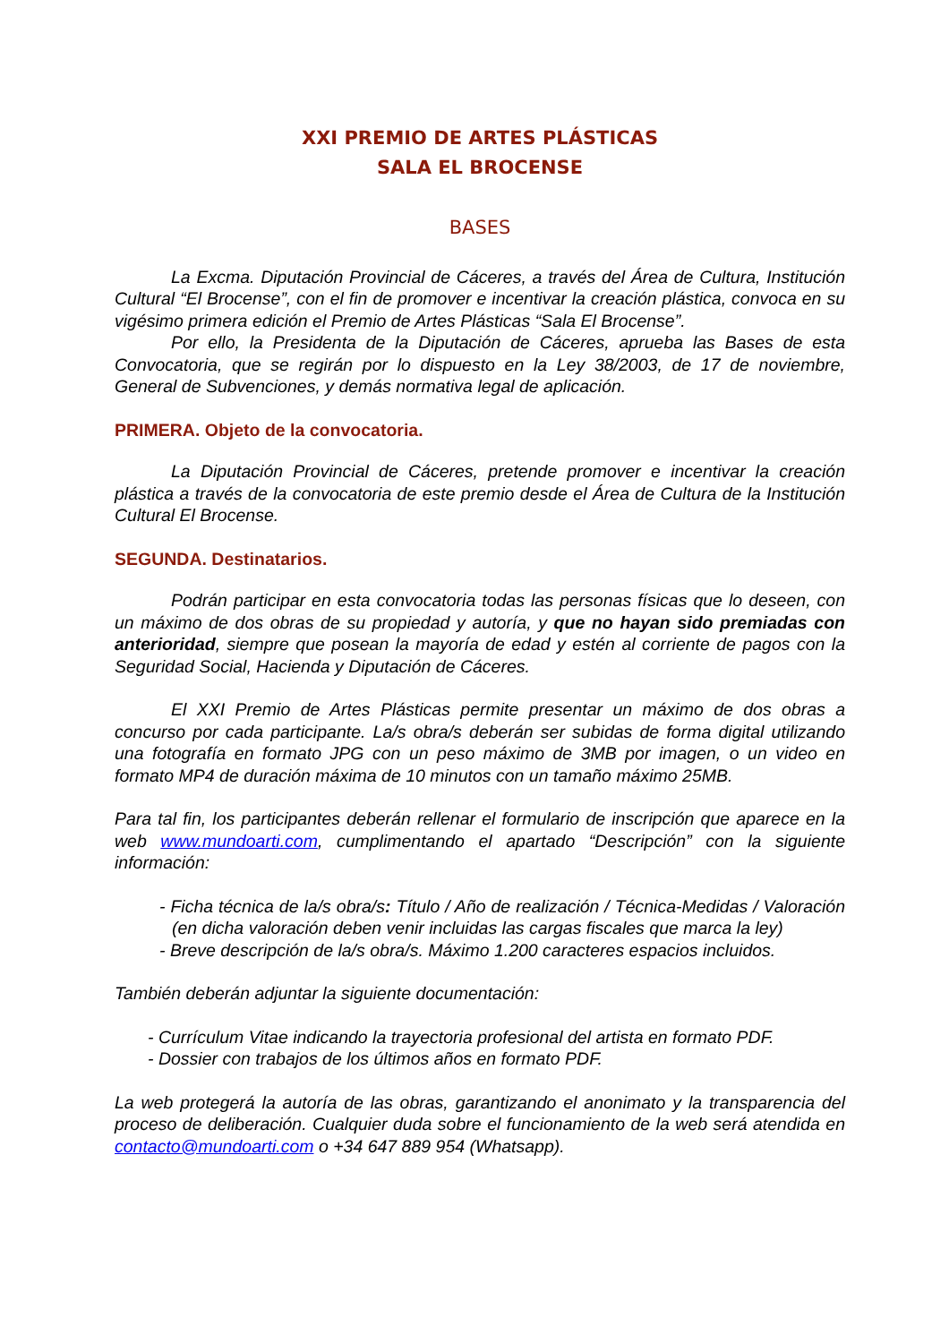XXI PREMIO DE ARTES PLÁSTICAS
SALA EL BROCENSE
BASES
La Excma. Diputación Provincial de Cáceres, a través del Área de Cultura, Institución Cultural “El Brocense”, con el fin de promover e incentivar la creación plástica, convoca en su vigésimo primera edición el Premio de Artes Plásticas “Sala El Brocense”.
Por ello, la Presidenta de la Diputación de Cáceres, aprueba las Bases de esta Convocatoria, que se regirán por lo dispuesto en la Ley 38/2003, de 17 de noviembre, General de Subvenciones, y demás normativa legal de aplicación.
PRIMERA. Objeto de la convocatoria.
La Diputación Provincial de Cáceres, pretende promover e incentivar la creación plástica a través de la convocatoria de este premio desde el Área de Cultura de la Institución Cultural El Brocense.
SEGUNDA. Destinatarios.
Podrán participar en esta convocatoria todas las personas físicas que lo deseen, con un máximo de dos obras de su propiedad y autoría, y que no hayan sido premiadas con anterioridad, siempre que posean la mayoría de edad y estén al corriente de pagos con la Seguridad Social, Hacienda y Diputación de Cáceres.
El XXI Premio de Artes Plásticas permite presentar un máximo de dos obras a concurso por cada participante. La/s obra/s deberán ser subidas de forma digital utilizando una fotografía en formato JPG con un peso máximo de 3MB por imagen, o un video en formato MP4 de duración máxima de 10 minutos con un tamaño máximo 25MB.
Para tal fin, los participantes deberán rellenar el formulario de inscripción que aparece en la web www.mundoarti.com, cumplimentando el apartado “Descripción” con la siguiente información:
- Ficha técnica de la/s obra/s: Título / Año de realización / Técnica-Medidas / Valoración (en dicha valoración deben venir incluidas las cargas fiscales que marca la ley)
- Breve descripción de la/s obra/s. Máximo 1.200 caracteres espacios incluidos.
También deberán adjuntar la siguiente documentación:
- Currículum Vitae indicando la trayectoria profesional del artista en formato PDF.
- Dossier con trabajos de los últimos años en formato PDF.
La web protegerá la autoría de las obras, garantizando el anonimato y la transparencia del proceso de deliberación. Cualquier duda sobre el funcionamiento de la web será atendida en contacto@mundoarti.com o +34 647 889 954 (Whatsapp).